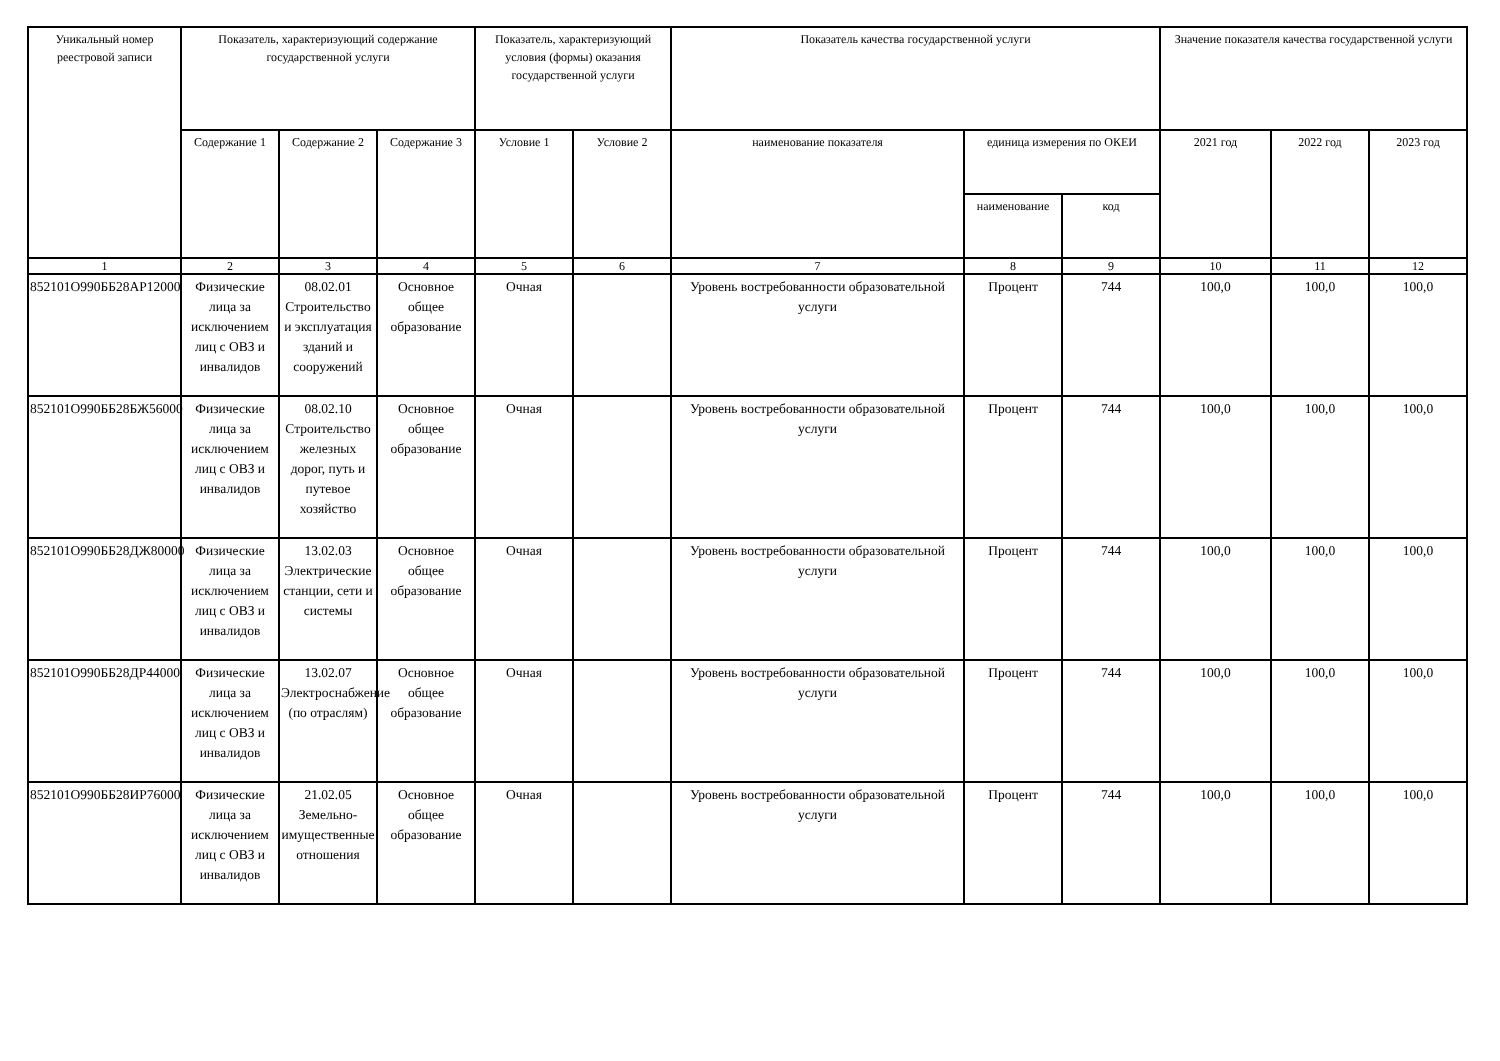| Уникальный номер реестровой записи | Показатель, характеризующий содержание государственной услуги | | | Показатель, характеризующий условия (формы) оказания государственной услуги | | Показатель качества государственной услуги | | | Значение показателя качества государственной услуги | | |
| --- | --- | --- | --- | --- | --- | --- | --- | --- | --- | --- | --- |
| | Содержание 1 | Содержание 2 | Содержание 3 | Условие 1 | Условие 2 | наименование показателя | единица измерения по ОКЕИ | | 2021 год | 2022 год | 2023 год |
| | | | | | | | наименование | код | | | |
| 1 | 2 | 3 | 4 | 5 | 6 | 7 | 8 | 9 | 10 | 11 | 12 |
| 852101О990ББ28АР12000 | Физические лица за исключением лиц с ОВЗ и инвалидов | 08.02.01 Строительство и эксплуатация зданий и сооружений | Основное общее образование | Очная | | Уровень востребованности образовательной услуги | Процент | 744 | 100,0 | 100,0 | 100,0 |
| 852101О990ББ28БЖ56000 | Физические лица за исключением лиц с ОВЗ и инвалидов | 08.02.10 Строительство железных дорог, путь и путевое хозяйство | Основное общее образование | Очная | | Уровень востребованности образовательной услуги | Процент | 744 | 100,0 | 100,0 | 100,0 |
| 852101О990ББ28ДЖ80000 | Физические лица за исключением лиц с ОВЗ и инвалидов | 13.02.03 Электрические станции, сети и системы | Основное общее образование | Очная | | Уровень востребованности образовательной услуги | Процент | 744 | 100,0 | 100,0 | 100,0 |
| 852101О990ББ28ДР44000 | Физические лица за исключением лиц с ОВЗ и инвалидов | 13.02.07 Электроснабжение (по отраслям) | Основное общее образование | Очная | | Уровень востребованности образовательной услуги | Процент | 744 | 100,0 | 100,0 | 100,0 |
| 852101О990ББ28ИР76000 | Физические лица за исключением лиц с ОВЗ и инвалидов | 21.02.05 Земельно-имущественные отношения | Основное общее образование | Очная | | Уровень востребованности образовательной услуги | Процент | 744 | 100,0 | 100,0 | 100,0 |